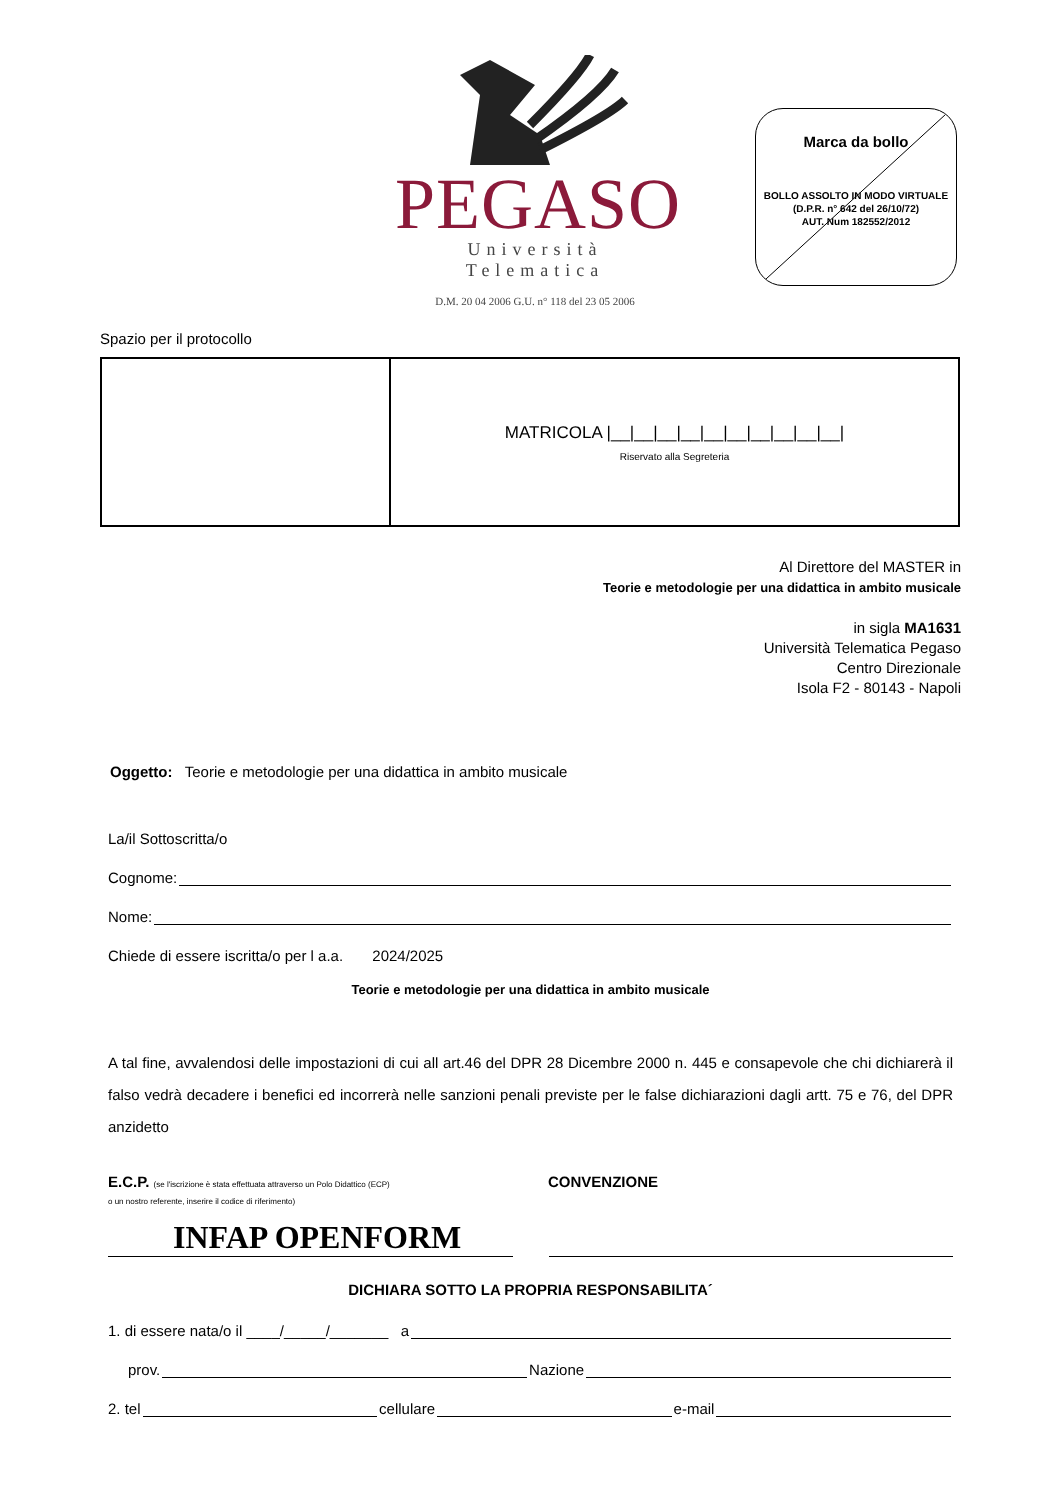PEGASO
Università Telematica
D.M. 20 04 2006 G.U. n° 118 del 23 05 2006
Marca da bollo
BOLLO ASSOLTO IN MODO VIRTUALE
(D.P.R. n° 642 del 26/10/72)
AUT. Num 182552/2012
Spazio per il protocollo
| | MATRICOLA /__/__/__/__/__/__/__/__/__/__/ Riservato alla Segreteria |
Al Direttore del MASTER in
Teorie e metodologie per una didattica in ambito musicale
in sigla MA1631
Università Telematica Pegaso
Centro Direzionale
Isola F2 - 80143 - Napoli
Oggetto: Teorie e metodologie per una didattica in ambito musicale
La/il Sottoscritta/o
Cognome:
Nome:
Chiede di essere iscritta/o per l a.a. 2024/2025
Teorie e metodologie per una didattica in ambito musicale
A tal fine, avvalendosi delle impostazioni di cui all art.46 del DPR 28 Dicembre 2000 n. 445 e consapevole che chi dichiarerà il falso vedrà decadere i benefici ed incorrerà nelle sanzioni penali previste per le false dichiarazioni dagli artt. 75 e 76, del DPR anzidetto
E.C.P. (se l'iscrizione è stata effettuata attraverso un Polo Didattico (ECP)
o un nostro referente, inserire il codice di riferimento)
CONVENZIONE
INFAP OPENFORM
DICHIARA SOTTO LA PROPRIA RESPONSABILITA´
1. di essere nata/o il ____/_____/_______ a
prov. Nazione
2. tel cellulare e-mail